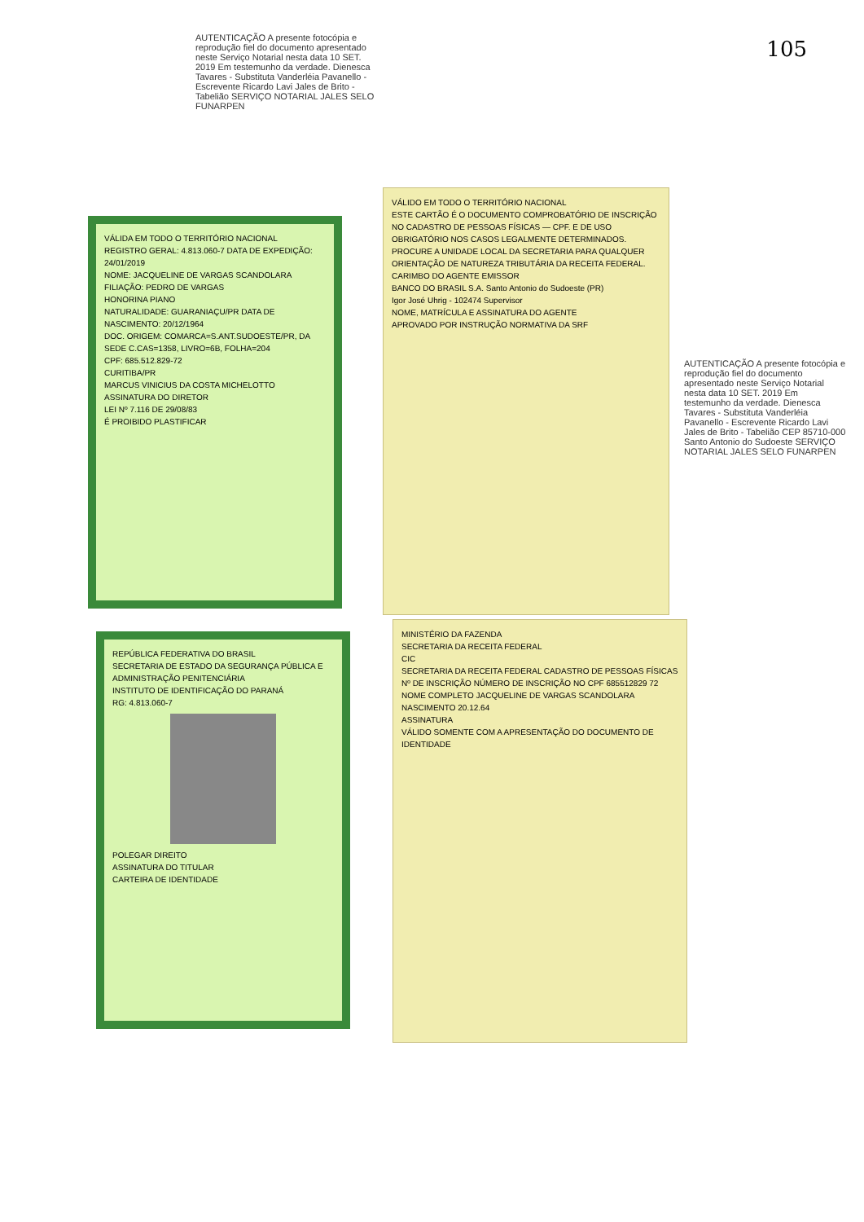105
AUTENTICAÇÃO A presente fotocópia e reprodução fiel do documento apresentado neste Serviço Notarial nesta data 10 SET. 2019 Em testemunho da verdade. Dienesca Tavares - Substituta Vanderléia Pavanello - Escrevente Ricardo Lavi Jales de Brito - Tabelião SERVIÇO NOTARIAL JALES SELO FUNARPEN
VÁLIDA EM TODO O TERRITÓRIO NACIONAL
REGISTRO GERAL: 4.813.060-7 DATA DE EXPEDIÇÃO: 24/01/2019
NOME: JACQUELINE DE VARGAS SCANDOLARA
FILIAÇÃO: PEDRO DE VARGAS
HONORINA PIANO
NATURALIDADE: GUARANIAÇU/PR DATA DE NASCIMENTO: 20/12/1964
DOC. ORIGEM: COMARCA=S.ANT.SUDOESTE/PR, DA SEDE C.CAS=1358, LIVRO=6B, FOLHA=204
CPF: 685.512.829-72
CURITIBA/PR
MARCUS VINICIUS DA COSTA MICHELOTTO
ASSINATURA DO DIRETOR
LEI Nº 7.116 DE 29/08/83
É PROIBIDO PLASTIFICAR
REPÚBLICA FEDERATIVA DO BRASIL
SECRETARIA DE ESTADO DA SEGURANÇA PÚBLICA E ADMINISTRAÇÃO PENITENCIÁRIA
INSTITUTO DE IDENTIFICAÇÃO DO PARANÁ
RG: 4.813.060-7
POLEGAR DIREITO
ASSINATURA DO TITULAR
CARTEIRA DE IDENTIDADE
VÁLIDO EM TODO O TERRITÓRIO NACIONAL
ESTE CARTÃO É O DOCUMENTO COMPROBATÓRIO DE INSCRIÇÃO NO CADASTRO DE PESSOAS FÍSICAS — CPF. E DE USO OBRIGATÓRIO NOS CASOS LEGALMENTE DETERMINADOS. PROCURE A UNIDADE LOCAL DA SECRETARIA PARA QUALQUER ORIENTAÇÃO DE NATUREZA TRIBUTÁRIA DA RECEITA FEDERAL.
CARIMBO DO AGENTE EMISSOR
BANCO DO BRASIL S.A. Santo Antonio do Sudoeste (PR)
Igor José Uhrig - 102474 Supervisor
NOME, MATRÍCULA E ASSINATURA DO AGENTE
APROVADO POR INSTRUÇÃO NORMATIVA DA SRF
MINISTÉRIO DA FAZENDA
SECRETARIA DA RECEITA FEDERAL
CIC
SECRETARIA DA RECEITA FEDERAL CADASTRO DE PESSOAS FÍSICAS
Nº DE INSCRIÇÃO NÚMERO DE INSCRIÇÃO NO CPF 685512829 72
NOME COMPLETO JACQUELINE DE VARGAS SCANDOLARA
NASCIMENTO 20.12.64
ASSINATURA
VÁLIDO SOMENTE COM A APRESENTAÇÃO DO DOCUMENTO DE IDENTIDADE
AUTENTICAÇÃO A presente fotocópia e reprodução fiel do documento apresentado neste Serviço Notarial nesta data 10 SET. 2019 Em testemunho da verdade. Dienesca Tavares - Substituta Vanderléia Pavanello - Escrevente Ricardo Lavi Jales de Brito - Tabelião CEP 85710-000 Santo Antonio do Sudoeste SERVIÇO NOTARIAL JALES SELO FUNARPEN